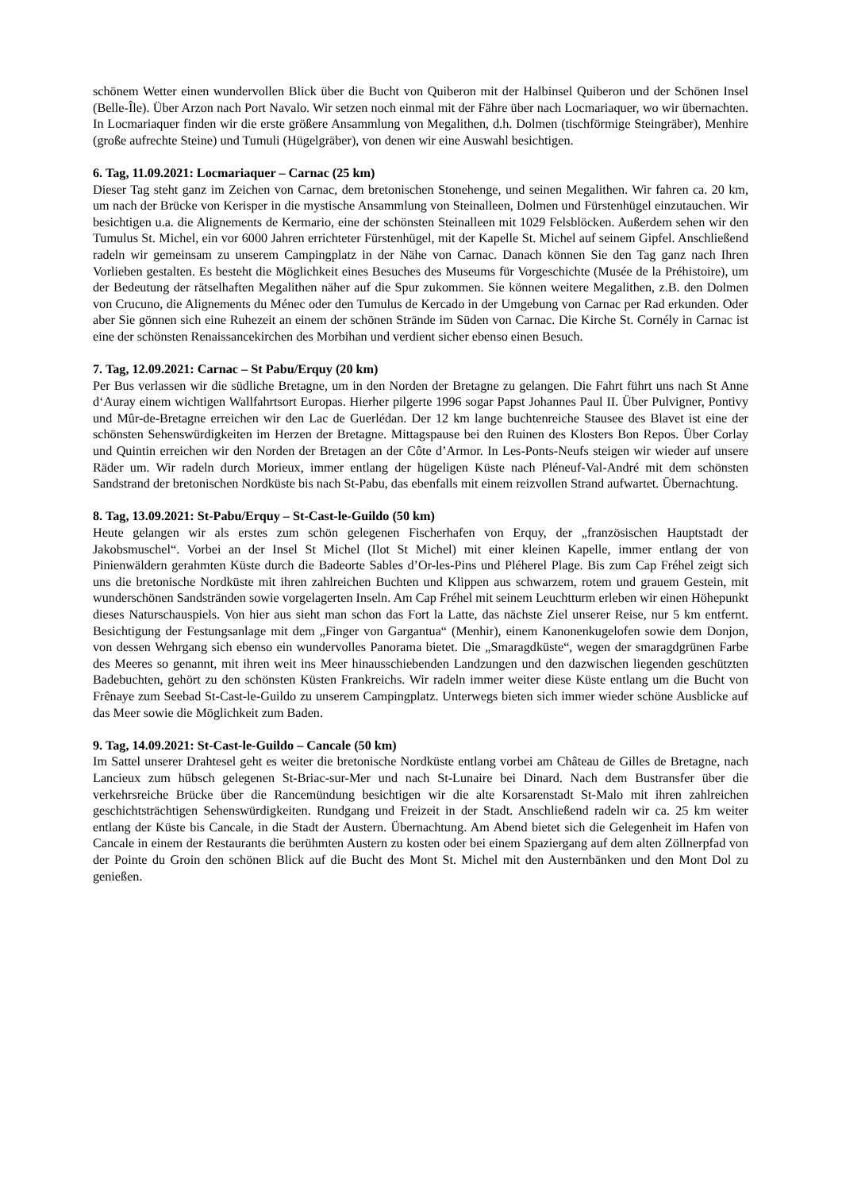schönem Wetter einen wundervollen Blick über die Bucht von Quiberon mit der Halbinsel Quiberon und der Schönen Insel (Belle-Île). Über Arzon nach Port Navalo. Wir setzen noch einmal mit der Fähre über nach Locmariaquer, wo wir übernachten. In Locmariaquer finden wir die erste größere Ansammlung von Megalithen, d.h. Dolmen (tischförmige Steingräber), Menhire (große aufrechte Steine) und Tumuli (Hügelgräber), von denen wir eine Auswahl besichtigen.
6. Tag, 11.09.2021: Locmariaquer – Carnac (25 km)
Dieser Tag steht ganz im Zeichen von Carnac, dem bretonischen Stonehenge, und seinen Megalithen. Wir fahren ca. 20 km, um nach der Brücke von Kerisper in die mystische Ansammlung von Steinalleen, Dolmen und Fürstenhügel einzutauchen. Wir besichtigen u.a. die Alignements de Kermario, eine der schönsten Steinalleen mit 1029 Felsblöcken. Außerdem sehen wir den Tumulus St. Michel, ein vor 6000 Jahren errichteter Fürstenhügel, mit der Kapelle St. Michel auf seinem Gipfel. Anschließend radeln wir gemeinsam zu unserem Campingplatz in der Nähe von Carnac. Danach können Sie den Tag ganz nach Ihren Vorlieben gestalten. Es besteht die Möglichkeit eines Besuches des Museums für Vorgeschichte (Musée de la Préhistoire), um der Bedeutung der rätselhaften Megalithen näher auf die Spur zukommen. Sie können weitere Megalithen, z.B. den Dolmen von Crucuno, die Alignements du Ménec oder den Tumulus de Kercado in der Umgebung von Carnac per Rad erkunden. Oder aber Sie gönnen sich eine Ruhezeit an einem der schönen Strände im Süden von Carnac. Die Kirche St. Cornély in Carnac ist eine der schönsten Renaissancekirchen des Morbihan und verdient sicher ebenso einen Besuch.
7. Tag, 12.09.2021: Carnac – St Pabu/Erquy (20 km)
Per Bus verlassen wir die südliche Bretagne, um in den Norden der Bretagne zu gelangen. Die Fahrt führt uns nach St Anne d‘Auray einem wichtigen Wallfahrtsort Europas. Hierher pilgerte 1996 sogar Papst Johannes Paul II. Über Pulvigner, Pontivy und Mûr-de-Bretagne erreichen wir den Lac de Guerlédan. Der 12 km lange buchtenreiche Stausee des Blavet ist eine der schönsten Sehenswürdigkeiten im Herzen der Bretagne. Mittagspause bei den Ruinen des Klosters Bon Repos. Über Corlay und Quintin erreichen wir den Norden der Bretagen an der Côte d’Armor. In Les-Ponts-Neufs steigen wir wieder auf unsere Räder um. Wir radeln durch Morieux, immer entlang der hügeligen Küste nach Pléneuf-Val-André mit dem schönsten Sandstrand der bretonischen Nordküste bis nach St-Pabu, das ebenfalls mit einem reizvollen Strand aufwartet. Übernachtung.
8. Tag, 13.09.2021: St-Pabu/Erquy – St-Cast-le-Guildo (50 km)
Heute gelangen wir als erstes zum schön gelegenen Fischerhafen von Erquy, der „französischen Hauptstadt der Jakobsmuschel“. Vorbei an der Insel St Michel (Ilot St Michel) mit einer kleinen Kapelle, immer entlang der von Pinienwäldern gerahmten Küste durch die Badeorte Sables d’Or-les-Pins und Pléherel Plage. Bis zum Cap Fréhel zeigt sich uns die bretonische Nordküste mit ihren zahlreichen Buchten und Klippen aus schwarzem, rotem und grauem Gestein, mit wunderschönen Sandstränden sowie vorgelagerten Inseln. Am Cap Fréhel mit seinem Leuchtturm erleben wir einen Höhepunkt dieses Naturschauspiels. Von hier aus sieht man schon das Fort la Latte, das nächste Ziel unserer Reise, nur 5 km entfernt. Besichtigung der Festungsanlage mit dem „Finger von Gargantua“ (Menhir), einem Kanonenkugelofen sowie dem Donjon, von dessen Wehrgang sich ebenso ein wundervolles Panorama bietet. Die „Smaragdküste“, wegen der smaragdgrünen Farbe des Meeres so genannt, mit ihren weit ins Meer hinausschiebenden Landzungen und den dazwischen liegenden geschützten Badebuchten, gehört zu den schönsten Küsten Frankreichs. Wir radeln immer weiter diese Küste entlang um die Bucht von Frênaye zum Seebad St-Cast-le-Guildo zu unserem Campingplatz. Unterwegs bieten sich immer wieder schöne Ausblicke auf das Meer sowie die Möglichkeit zum Baden.
9. Tag, 14.09.2021: St-Cast-le-Guildo – Cancale (50 km)
Im Sattel unserer Drahtesel geht es weiter die bretonische Nordküste entlang vorbei am Château de Gilles de Bretagne, nach Lancieux zum hübsch gelegenen St-Briac-sur-Mer und nach St-Lunaire bei Dinard. Nach dem Bustransfer über die verkehrsreiche Brücke über die Rancemündung besichtigen wir die alte Korsarenstadt St-Malo mit ihren zahlreichen geschichtsträchtigen Sehenswürdigkeiten. Rundgang und Freizeit in der Stadt. Anschließend radeln wir ca. 25 km weiter entlang der Küste bis Cancale, in die Stadt der Austern. Übernachtung. Am Abend bietet sich die Gelegenheit im Hafen von Cancale in einem der Restaurants die berühmten Austern zu kosten oder bei einem Spaziergang auf dem alten Zöllnerpfad von der Pointe du Groin den schönen Blick auf die Bucht des Mont St. Michel mit den Austernbänken und den Mont Dol zu genießen.